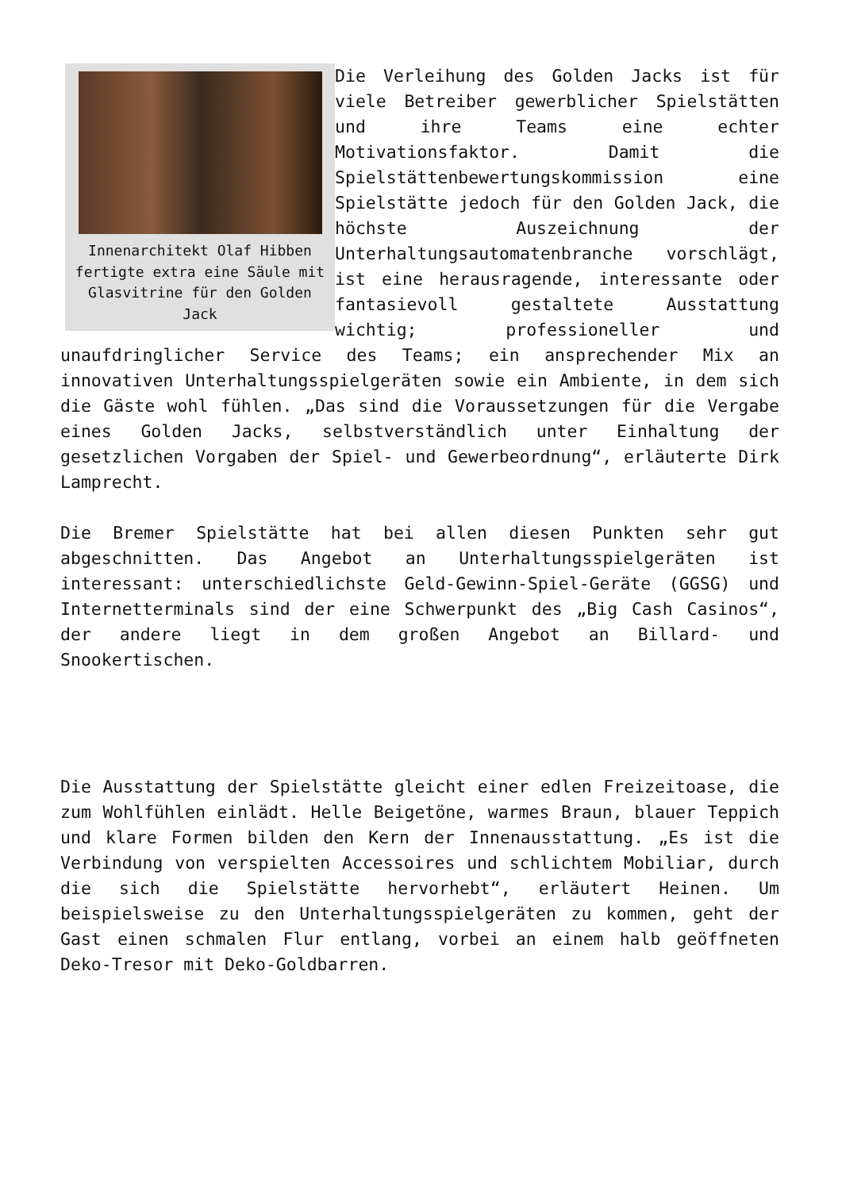Innenarchitekt Olaf Hibben fertigte extra eine Säule mit Glasvitrine für den Golden Jack
Die Verleihung des Golden Jacks ist für viele Betreiber gewerblicher Spielstätten und ihre Teams eine echter Motivationsfaktor. Damit die Spielstättenbewertungskommission eine Spielstätte jedoch für den Golden Jack, die höchste Auszeichnung der Unterhaltungsautomatenbranche vorschlägt, ist eine herausragende, interessante oder fantasievoll gestaltete Ausstattung wichtig; professioneller und unaufdringlicher Service des Teams; ein ansprechender Mix an innovativen Unterhaltungsspielgeräten sowie ein Ambiente, in dem sich die Gäste wohl fühlen. „Das sind die Voraussetzungen für die Vergabe eines Golden Jacks, selbstverständlich unter Einhaltung der gesetzlichen Vorgaben der Spiel- und Gewerbeordnung“, erläuterte Dirk Lamprecht.
Die Bremer Spielstätte hat bei allen diesen Punkten sehr gut abgeschnitten. Das Angebot an Unterhaltungsspielgeräten ist interessant: unterschiedlichste Geld-Gewinn-Spiel-Geräte (GGSG) und Internetterminals sind der eine Schwerpunkt des „Big Cash Casinos“, der andere liegt in dem großen Angebot an Billard- und Snookertischen.
Die Ausstattung der Spielstätte gleicht einer edlen Freizeitoase, die zum Wohlfühlen einlädt. Helle Beigetöne, warmes Braun, blauer Teppich und klare Formen bilden den Kern der Innenausstattung. „Es ist die Verbindung von verspielten Accessoires und schlichtem Mobiliar, durch die sich die Spielstätte hervorhebt“, erläutert Heinen. Um beispielsweise zu den Unterhaltungsspielgeräten zu kommen, geht der Gast einen schmalen Flur entlang, vorbei an einem halb geöffneten Deko-Tresor mit Deko-Goldbarren.